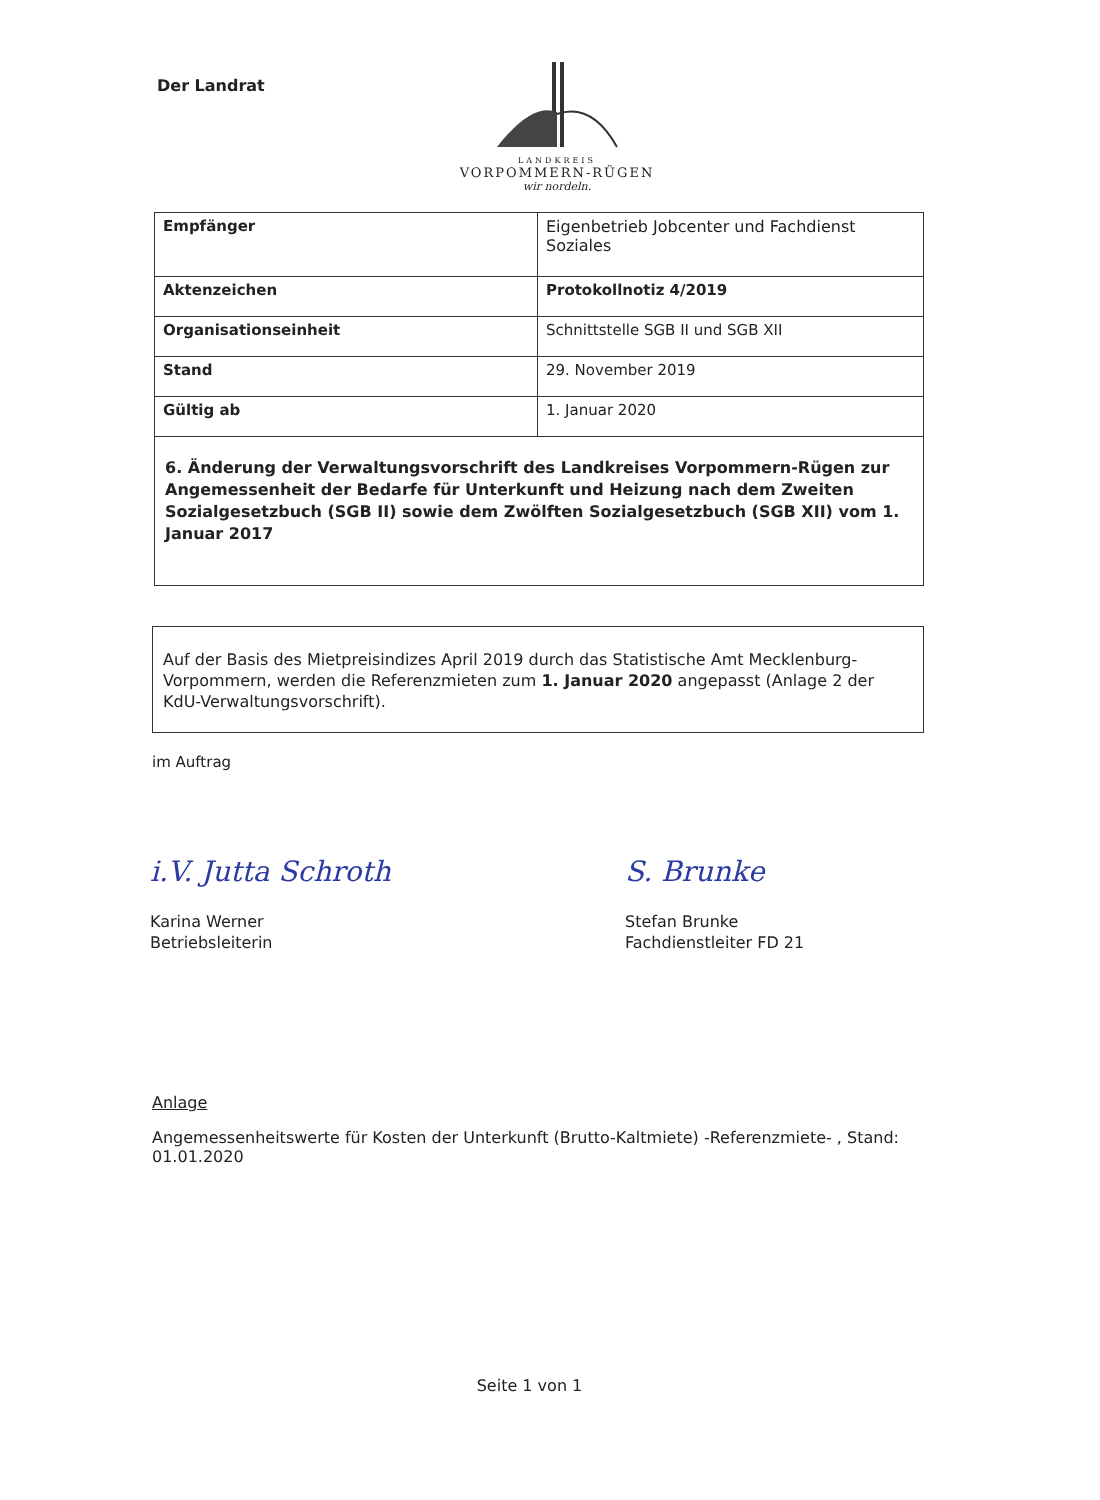Der Landrat
LANDKREIS
VORPOMMERN-RÜGEN
wir nordeln.
| Empfänger | Eigenbetrieb Jobcenter und Fachdienst Soziales |
| Aktenzeichen | Protokollnotiz 4/2019 |
| Organisationseinheit | Schnittstelle SGB II und SGB XII |
| Stand | 29. November 2019 |
| Gültig ab | 1. Januar 2020 |
| 6. Änderung der Verwaltungsvorschrift des Landkreises Vorpommern-Rügen zur Angemessenheit der Bedarfe für Unterkunft und Heizung nach dem Zweiten Sozialgesetzbuch (SGB II) sowie dem Zwölften Sozialgesetzbuch (SGB XII) vom 1. Januar 2017 | |
Auf der Basis des Mietpreisindizes April 2019 durch das Statistische Amt Mecklenburg-Vorpommern, werden die Referenzmieten zum 1. Januar 2020 angepasst (Anlage 2 der KdU-Verwaltungsvorschrift).
im Auftrag
i.V. Jutta Schroth
Karina Werner
Betriebsleiterin
S. Brunke
Stefan Brunke
Fachdienstleiter FD 21
Anlage
Angemessenheitswerte für Kosten der Unterkunft (Brutto-Kaltmiete) -Referenzmiete- , Stand: 01.01.2020
Seite 1 von 1